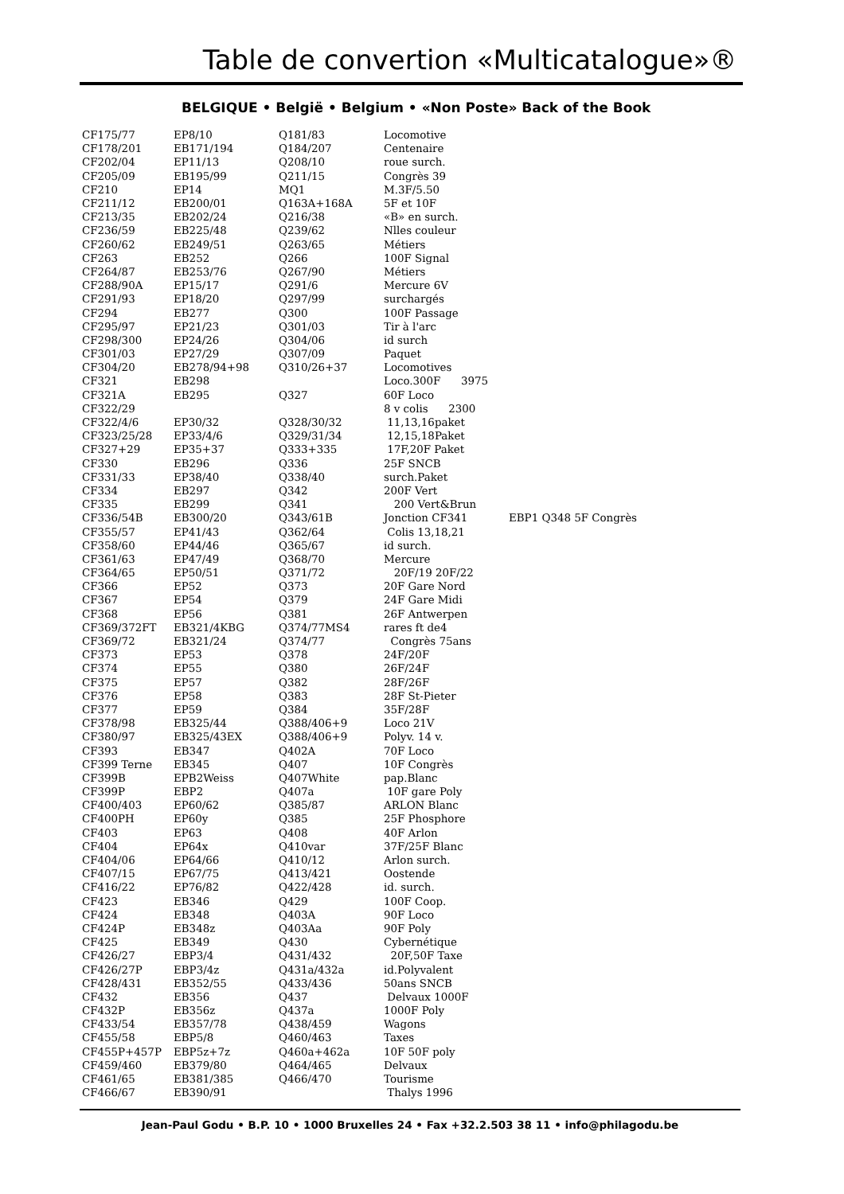Table de convertion «Multicatalogue»®
BELGIQUE • België • Belgium • «Non Poste» Back of the Book
| CF175/77 | EP8/10 | Q181/83 | Locomotive | |
| CF178/201 | EB171/194 | Q184/207 | Centenaire | |
| CF202/04 | EP11/13 | Q208/10 | roue surch. | |
| CF205/09 | EB195/99 | Q211/15 | Congrès 39 | |
| CF210 | EP14 | MQ1 | M.3F/5.50 | |
| CF211/12 | EB200/01 | Q163A+168A | 5F et 10F | |
| CF213/35 | EB202/24 | Q216/38 | «B» en surch. | |
| CF236/59 | EB225/48 | Q239/62 | Nlles couleur | |
| CF260/62 | EB249/51 | Q263/65 | Métiers | |
| CF263 | EB252 | Q266 | 100F Signal | |
| CF264/87 | EB253/76 | Q267/90 | Métiers | |
| CF288/90A | EP15/17 | Q291/6 | Mercure 6V | |
| CF291/93 | EP18/20 | Q297/99 | surchargés | |
| CF294 | EB277 | Q300 | 100F Passage | |
| CF295/97 | EP21/23 | Q301/03 | Tir à l'arc | |
| CF298/300 | EP24/26 | Q304/06 | id surch | |
| CF301/03 | EP27/29 | Q307/09 | Paquet | |
| CF304/20 | EB278/94+98 | Q310/26+37 | Locomotives | |
| CF321 | EB298 | | Loco.300F 3975 | |
| CF321A | EB295 | Q327 | 60F Loco | |
| CF322/29 | | | 8 v colis 2300 | |
| CF322/4/6 | EP30/32 | Q328/30/32 | 11,13,16paket | |
| CF323/25/28 | EP33/4/6 | Q329/31/34 | 12,15,18Paket | |
| CF327+29 | EP35+37 | Q333+335 | 17F,20F Paket | |
| CF330 | EB296 | Q336 | 25F SNCB | |
| CF331/33 | EP38/40 | Q338/40 | surch.Paket | |
| CF334 | EB297 | Q342 | 200F Vert | |
| CF335 | EB299 | Q341 | 200 Vert&Brun | |
| CF336/54B | EB300/20 | Q343/61B | Jonction CF341 | EBP1 Q348 5F Congrès |
| CF355/57 | EP41/43 | Q362/64 | Colis 13,18,21 | |
| CF358/60 | EP44/46 | Q365/67 | id surch. | |
| CF361/63 | EP47/49 | Q368/70 | Mercure | |
| CF364/65 | EP50/51 | Q371/72 | 20F/19 20F/22 | |
| CF366 | EP52 | Q373 | 20F Gare Nord | |
| CF367 | EP54 | Q379 | 24F Gare Midi | |
| CF368 | EP56 | Q381 | 26F Antwerpen | |
| CF369/372FT | EB321/4KBG | Q374/77MS4 | rares ft de4 | |
| CF369/72 | EB321/24 | Q374/77 | Congrès 75ans | |
| CF373 | EP53 | Q378 | 24F/20F | |
| CF374 | EP55 | Q380 | 26F/24F | |
| CF375 | EP57 | Q382 | 28F/26F | |
| CF376 | EP58 | Q383 | 28F St-Pieter | |
| CF377 | EP59 | Q384 | 35F/28F | |
| CF378/98 | EB325/44 | Q388/406+9 | Loco 21V | |
| CF380/97 | EB325/43EX | Q388/406+9 | Polyv. 14 v. | |
| CF393 | EB347 | Q402A | 70F Loco | |
| CF399 Terne | EB345 | Q407 | 10F Congrès | |
| CF399B | EPB2Weiss | Q407White | pap.Blanc | |
| CF399P | EBP2 | Q407a | 10F gare Poly | |
| CF400/403 | EP60/62 | Q385/87 | ARLON Blanc | |
| CF400PH | EP60y | Q385 | 25F Phosphore | |
| CF403 | EP63 | Q408 | 40F Arlon | |
| CF404 | EP64x | Q410var | 37F/25F Blanc | |
| CF404/06 | EP64/66 | Q410/12 | Arlon surch. | |
| CF407/15 | EP67/75 | Q413/421 | Oostende | |
| CF416/22 | EP76/82 | Q422/428 | id. surch. | |
| CF423 | EB346 | Q429 | 100F Coop. | |
| CF424 | EB348 | Q403A | 90F Loco | |
| CF424P | EB348z | Q403Aa | 90F Poly | |
| CF425 | EB349 | Q430 | Cybernétique | |
| CF426/27 | EBP3/4 | Q431/432 | 20F,50F Taxe | |
| CF426/27P | EBP3/4z | Q431a/432a | id.Polyvalent | |
| CF428/431 | EB352/55 | Q433/436 | 50ans SNCB | |
| CF432 | EB356 | Q437 | Delvaux 1000F | |
| CF432P | EB356z | Q437a | 1000F Poly | |
| CF433/54 | EB357/78 | Q438/459 | Wagons | |
| CF455/58 | EBP5/8 | Q460/463 | Taxes | |
| CF455P+457P | EBP5z+7z | Q460a+462a | 10F 50F poly | |
| CF459/460 | EB379/80 | Q464/465 | Delvaux | |
| CF461/65 | EB381/385 | Q466/470 | Tourisme | |
| CF466/67 | EB390/91 | | Thalys 1996 | |
Jean-Paul Godu • B.P. 10 • 1000 Bruxelles 24 • Fax +32.2.503 38 11 • info@philagodu.be